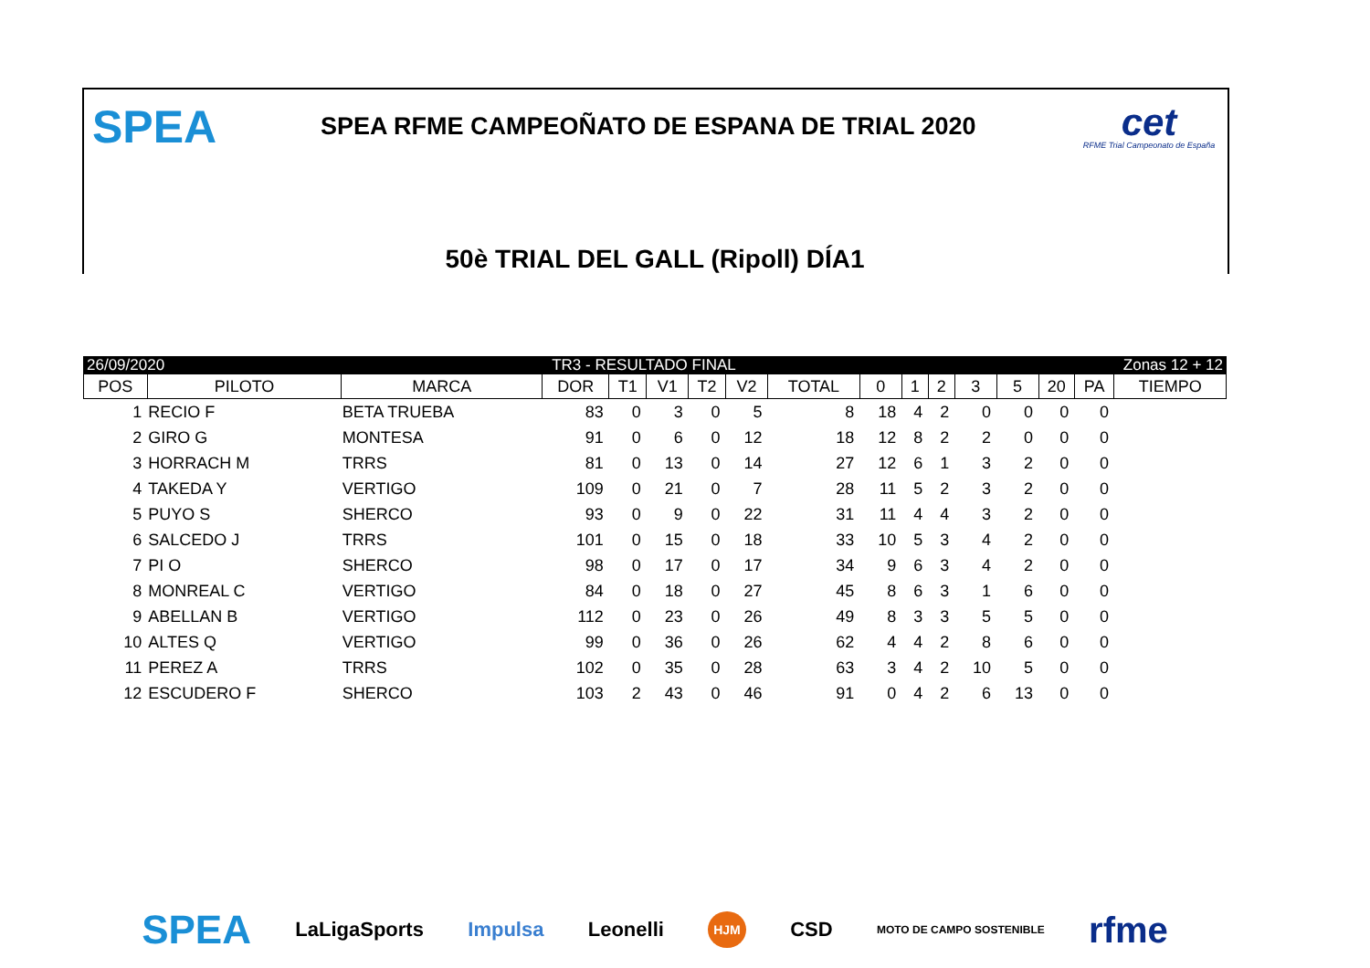SPEA
SPEA RFME CAMPEOÑATO DE ESPANA DE TRIAL 2020
cet
RFME Trial Campeonato de España
50è TRIAL DEL GALL (Ripoll) DÍA1
26/09/2020 TR3 - RESULTADO FINAL Zonas 12 + 12
| POS | PILOTO | MARCA | DOR | T1 | V1 | T2 | V2 | TOTAL | 0 | 1 | 2 | 3 | 5 | 20 | PA | TIEMPO |
| --- | --- | --- | --- | --- | --- | --- | --- | --- | --- | --- | --- | --- | --- | --- | --- | --- |
| 1 | RECIO F | BETA TRUEBA | 83 | 0 | 3 | 0 | 5 | 8 | 18 | 4 | 2 | 0 | 0 | 0 | 0 | |
| 2 | GIRO G | MONTESA | 91 | 0 | 6 | 0 | 12 | 18 | 12 | 8 | 2 | 2 | 0 | 0 | 0 | |
| 3 | HORRACH M | TRRS | 81 | 0 | 13 | 0 | 14 | 27 | 12 | 6 | 1 | 3 | 2 | 0 | 0 | |
| 4 | TAKEDA Y | VERTIGO | 109 | 0 | 21 | 0 | 7 | 28 | 11 | 5 | 2 | 3 | 2 | 0 | 0 | |
| 5 | PUYO S | SHERCO | 93 | 0 | 9 | 0 | 22 | 31 | 11 | 4 | 4 | 3 | 2 | 0 | 0 | |
| 6 | SALCEDO J | TRRS | 101 | 0 | 15 | 0 | 18 | 33 | 10 | 5 | 3 | 4 | 2 | 0 | 0 | |
| 7 | PI O | SHERCO | 98 | 0 | 17 | 0 | 17 | 34 | 9 | 6 | 3 | 4 | 2 | 0 | 0 | |
| 8 | MONREAL C | VERTIGO | 84 | 0 | 18 | 0 | 27 | 45 | 8 | 6 | 3 | 1 | 6 | 0 | 0 | |
| 9 | ABELLAN B | VERTIGO | 112 | 0 | 23 | 0 | 26 | 49 | 8 | 3 | 3 | 5 | 5 | 0 | 0 | |
| 10 | ALTES Q | VERTIGO | 99 | 0 | 36 | 0 | 26 | 62 | 4 | 4 | 2 | 8 | 6 | 0 | 0 | |
| 11 | PEREZ A | TRRS | 102 | 0 | 35 | 0 | 28 | 63 | 3 | 4 | 2 | 10 | 5 | 0 | 0 | |
| 12 | ESCUDERO F | SHERCO | 103 | 2 | 43 | 0 | 46 | 91 | 0 | 4 | 2 | 6 | 13 | 0 | 0 | |
SPEA LaLigaSports Impulsa Leonelli HJM CSD MOTO DE CAMPO SOSTENIBLE rfme